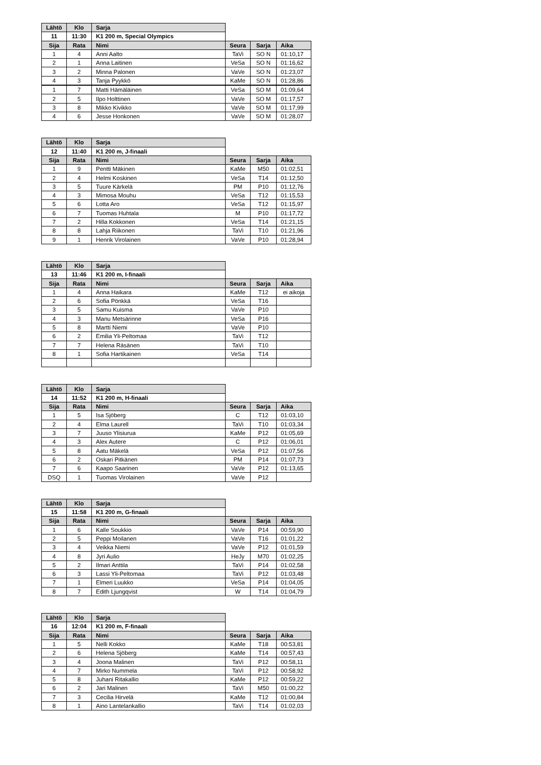| Lähtö | Klo | Sarja | | | |
| 11 | 11:30 | K1 200 m, Special Olympics | | | |
| Sija | Rata | Nimi | Seura | Sarja | Aika |
| 1 | 4 | Anni Aalto | TaVi | SO N | 01:10,17 |
| 2 | 1 | Anna Laitinen | VeSa | SO N | 01:16,62 |
| 3 | 2 | Minna Palonen | VaVe | SO N | 01:23,07 |
| 4 | 3 | Tanja Pyykkö | KaMe | SO N | 01:28,86 |
| 1 | 7 | Matti Hämäläinen | VeSa | SO M | 01:09,64 |
| 2 | 5 | Ilpo Holttinen | VaVe | SO M | 01:17,57 |
| 3 | 8 | Mikko Kivikko | VaVe | SO M | 01:17,99 |
| 4 | 6 | Jesse Honkonen | VaVe | SO M | 01:28,07 |
| Lähtö | Klo | Sarja | | | |
| 12 | 11:40 | K1 200 m, J-finaali | | | |
| Sija | Rata | Nimi | Seura | Sarja | Aika |
| 1 | 9 | Pentti Mäkinen | KaMe | M50 | 01:02,51 |
| 2 | 4 | Helmi Koskinen | VeSa | T14 | 01:12,50 |
| 3 | 5 | Tuure Kärkelä | PM | P10 | 01:12,76 |
| 4 | 3 | Mimosa Mouhu | VeSa | T12 | 01:15,53 |
| 5 | 6 | Lotta Aro | VeSa | T12 | 01:15,97 |
| 6 | 7 | Tuomas Huhtala | M | P10 | 01:17,72 |
| 7 | 2 | Hilla Kokkonen | VeSa | T14 | 01:21,15 |
| 8 | 8 | Lahja Riikonen | TaVi | T10 | 01:21,96 |
| 9 | 1 | Henrik Virolainen | VaVe | P10 | 01:28,94 |
| Lähtö | Klo | Sarja | | | |
| 13 | 11:46 | K1 200 m, I-finaali | | | |
| Sija | Rata | Nimi | Seura | Sarja | Aika |
| 1 | 4 | Anna Haikara | KaMe | T12 | ei aikoja |
| 2 | 6 | Sofia Pönkkä | VeSa | T16 | |
| 3 | 5 | Samu Kuisma | VaVe | P10 | |
| 4 | 3 | Manu Metsärinne | VeSa | P16 | |
| 5 | 8 | Martti Niemi | VaVe | P10 | |
| 6 | 2 | Emilia Yli-Peltomaa | TaVi | T12 | |
| 7 | 7 | Helena Räsänen | TaVi | T10 | |
| 8 | 1 | Sofia Hartikainen | VeSa | T14 | |
| Lähtö | Klo | Sarja | | | |
| 14 | 11:52 | K1 200 m, H-finaali | | | |
| Sija | Rata | Nimi | Seura | Sarja | Aika |
| 1 | 5 | Isa Sjöberg | C | T12 | 01:03,10 |
| 2 | 4 | Elma Laurell | TaVi | T10 | 01:03,34 |
| 3 | 7 | Juuso Ylisiurua | KaMe | P12 | 01:05,69 |
| 4 | 3 | Alex Autere | C | P12 | 01:06,01 |
| 5 | 8 | Aatu Mäkelä | VeSa | P12 | 01:07,56 |
| 6 | 2 | Oskari Pitkänen | PM | P14 | 01:07,73 |
| 7 | 6 | Kaapo Saarinen | VaVe | P12 | 01:13,65 |
| DSQ | 1 | Tuomas Virolainen | VaVe | P12 | |
| Lähtö | Klo | Sarja | | | |
| 15 | 11:58 | K1 200 m, G-finaali | | | |
| Sija | Rata | Nimi | Seura | Sarja | Aika |
| 1 | 6 | Kalle Soukkio | VaVe | P14 | 00:59,90 |
| 2 | 5 | Peppi Moilanen | VaVe | T16 | 01:01,22 |
| 3 | 4 | Veikka Niemi | VaVe | P12 | 01:01,59 |
| 4 | 8 | Jyri Aulio | HeJy | M70 | 01:02,25 |
| 5 | 2 | Ilmari Anttila | TaVi | P14 | 01:02,58 |
| 6 | 3 | Lassi Yli-Peltomaa | TaVi | P12 | 01:03,48 |
| 7 | 1 | Elmeri Luukko | VeSa | P14 | 01:04,05 |
| 8 | 7 | Edith Ljungqvist | W | T14 | 01:04,79 |
| Lähtö | Klo | Sarja | | | |
| 16 | 12:04 | K1 200 m, F-finaali | | | |
| Sija | Rata | Nimi | Seura | Sarja | Aika |
| 1 | 5 | Nelli Kokko | KaMe | T18 | 00:53,81 |
| 2 | 6 | Helena Sjöberg | KaMe | T14 | 00:57,43 |
| 3 | 4 | Joona Malinen | TaVi | P12 | 00:58,11 |
| 4 | 7 | Mirko Nummela | TaVi | P12 | 00:58,92 |
| 5 | 8 | Juhani Ritakallio | KaMe | P12 | 00:59,22 |
| 6 | 2 | Jari Malinen | TaVi | M50 | 01:00,22 |
| 7 | 3 | Cecilia Hirvelä | KaMe | T12 | 01:00,84 |
| 8 | 1 | Aino Lantelankallio | TaVi | T14 | 01:02,03 |